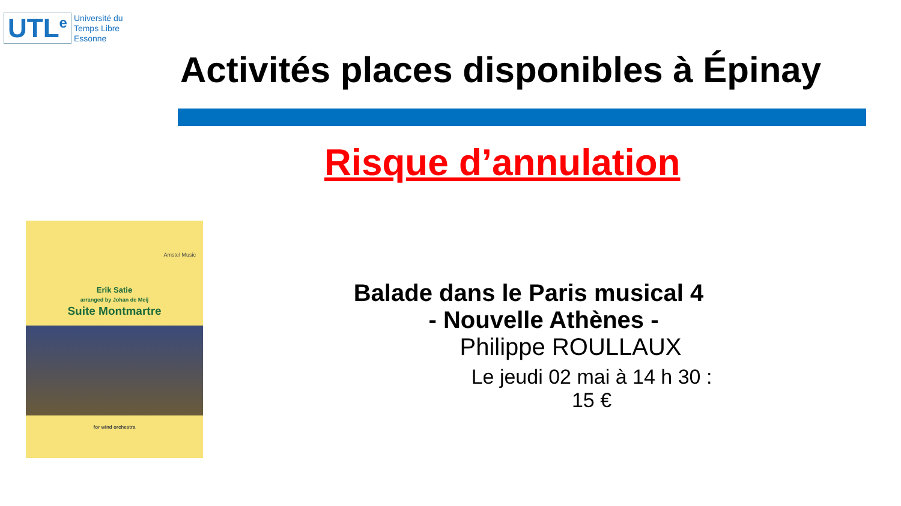UTL<sup>e</sup>
Université du
Temps Libre
Essonne
Activités places disponibles à Épinay
Risque d’annulation
Amstel Music
Erik Satie
arranged by Johan de Meij
Suite Montmartre
for wind orchestra
Balade dans le Paris musical 4
- Nouvelle Athènes -
Philippe ROULLAUX
Le jeudi 02 mai à 14 h 30 : 15 €